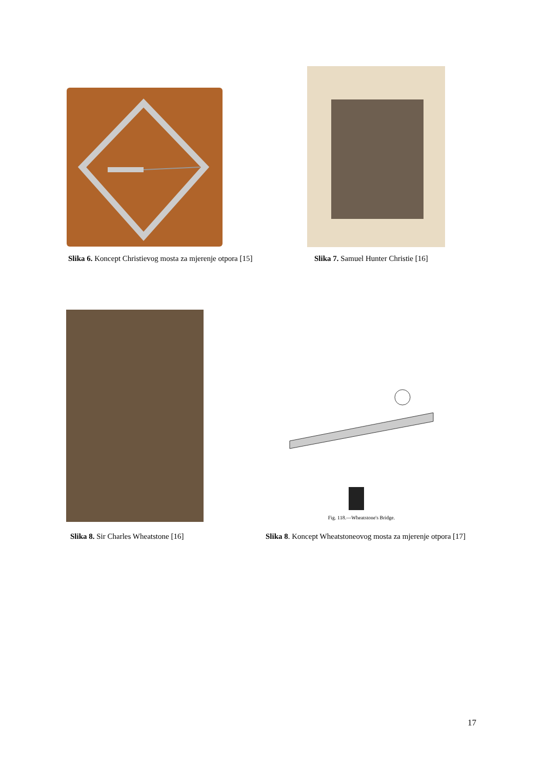Slika 6. Koncept Christievog mosta za mjerenje otpora [15] Slika 7. Samuel Hunter Christie [16]
Fig. 118.—Wheatstone's Bridge.
Slika 8. Sir Charles Wheatstone [16] Slika 8. Koncept Wheatstoneovog mosta za mjerenje otpora [17]
17